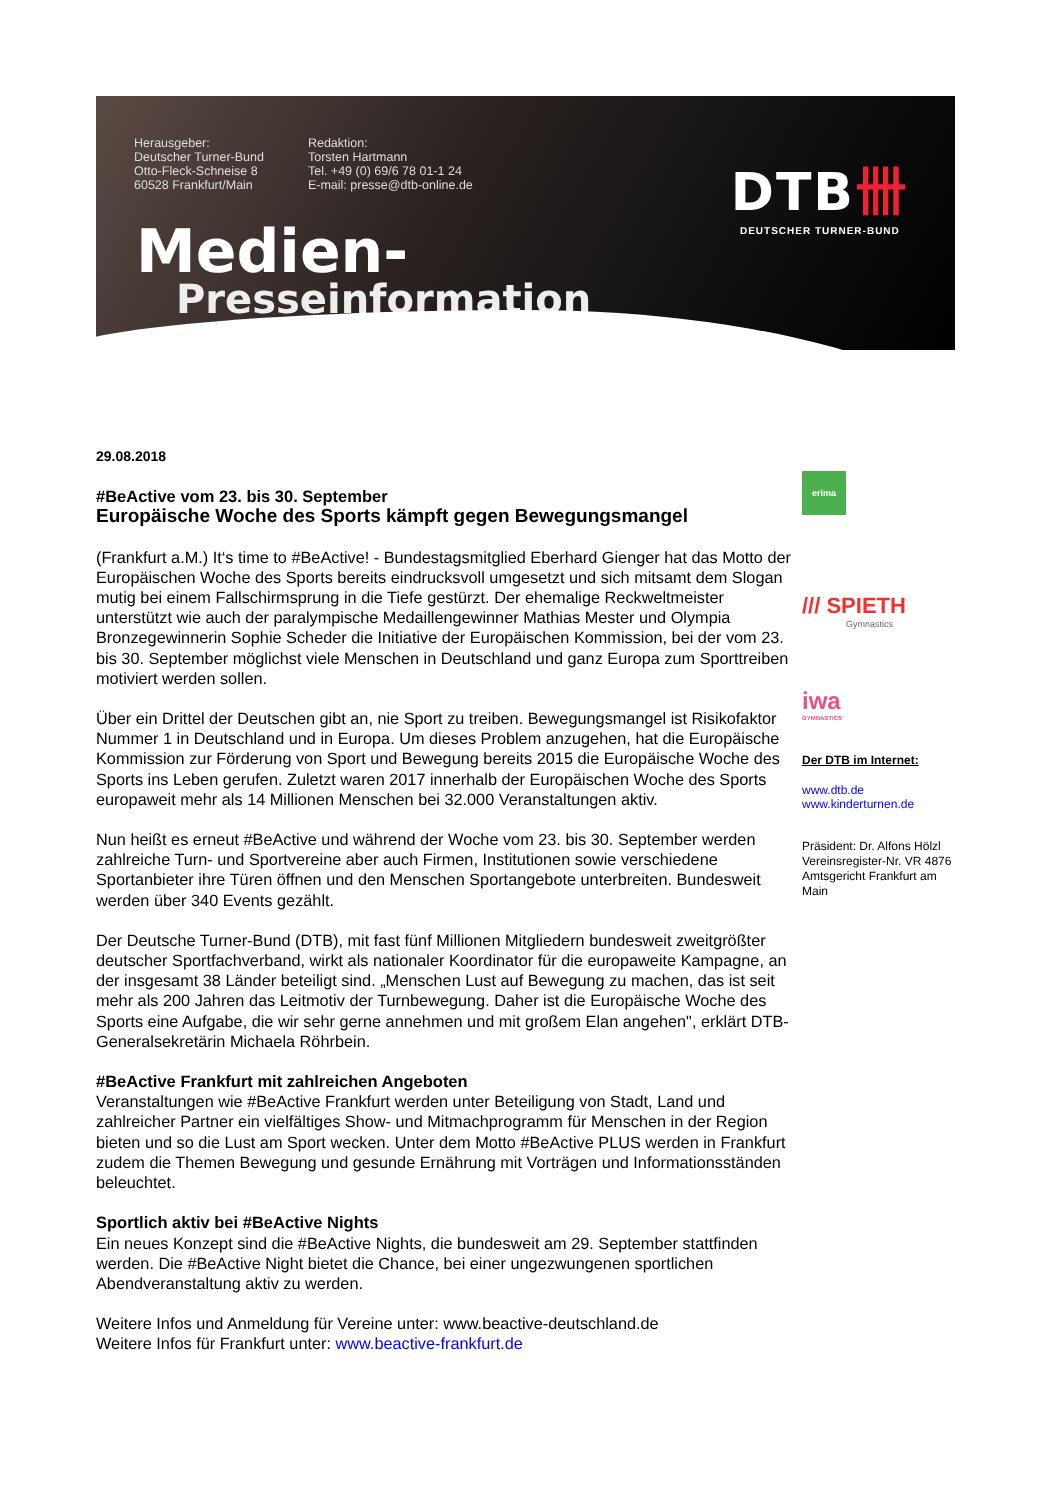Herausgeber:
Deutscher Turner-Bund
Otto-Fleck-Schneise 8
60528 Frankfurt/Main
Redaktion:
Torsten Hartmann
Tel. +49 (0) 69/6 78 01-1 24
E-mail: presse@dtb-online.de
DTB卌
DEUTSCHER TURNER-BUND
Medien-
Presseinformation
29.08.2018
#BeActive vom 23. bis 30. September
Europäische Woche des Sports kämpft gegen Bewegungsmangel
(Frankfurt a.M.) It‘s time to #BeActive! - Bundestagsmitglied Eberhard Gienger hat das Motto der Europäischen Woche des Sports bereits eindrucksvoll umgesetzt und sich mitsamt dem Slogan mutig bei einem Fallschirmsprung in die Tiefe gestürzt. Der ehemalige Reckweltmeister unterstützt wie auch der paralympische Medaillengewinner Mathias Mester und Olympia Bronzegewinnerin Sophie Scheder die Initiative der Europäischen Kommission, bei der vom 23. bis 30. September möglichst viele Menschen in Deutschland und ganz Europa zum Sporttreiben motiviert werden sollen.
Über ein Drittel der Deutschen gibt an, nie Sport zu treiben. Bewegungsmangel ist Risikofaktor Nummer 1 in Deutschland und in Europa. Um dieses Problem anzugehen, hat die Europäische Kommission zur Förderung von Sport und Bewegung bereits 2015 die Europäische Woche des Sports ins Leben gerufen. Zuletzt waren 2017 innerhalb der Europäischen Woche des Sports europaweit mehr als 14 Millionen Menschen bei 32.000 Veranstaltungen aktiv.
Nun heißt es erneut #BeActive und während der Woche vom 23. bis 30. September werden zahlreiche Turn- und Sportvereine aber auch Firmen, Institutionen sowie verschiedene Sportanbieter ihre Türen öffnen und den Menschen Sportangebote unterbreiten. Bundesweit werden über 340 Events gezählt.
Der Deutsche Turner-Bund (DTB), mit fast fünf Millionen Mitgliedern bundesweit zweitgrößter deutscher Sportfachverband, wirkt als nationaler Koordinator für die europaweite Kampagne, an der insgesamt 38 Länder beteiligt sind. „Menschen Lust auf Bewegung zu machen, das ist seit mehr als 200 Jahren das Leitmotiv der Turnbewegung. Daher ist die Europäische Woche des Sports eine Aufgabe, die wir sehr gerne annehmen und mit großem Elan angehen", erklärt DTB-Generalsekretärin Michaela Röhrbein.
#BeActive Frankfurt mit zahlreichen Angeboten
Veranstaltungen wie #BeActive Frankfurt werden unter Beteiligung von Stadt, Land und zahlreicher Partner ein vielfältiges Show- und Mitmachprogramm für Menschen in der Region bieten und so die Lust am Sport wecken. Unter dem Motto #BeActive PLUS werden in Frankfurt zudem die Themen Bewegung und gesunde Ernährung mit Vorträgen und Informationsständen beleuchtet.
Sportlich aktiv bei #BeActive Nights
Ein neues Konzept sind die #BeActive Nights, die bundesweit am 29. September stattfinden werden. Die #BeActive Night bietet die Chance, bei einer ungezwungenen sportlichen Abendveranstaltung aktiv zu werden.
Weitere Infos und Anmeldung für Vereine unter: www.beactive-deutschland.de
Weitere Infos für Frankfurt unter: www.beactive-frankfurt.de
erima
/// SPIETH
Gymnastics
iwa
GYMNASTICS
Der DTB im Internet:
www.dtb.de
www.kinderturnen.de
Präsident: Dr. Alfons Hölzl
Vereinsregister-Nr. VR 4876
Amtsgericht Frankfurt am Main